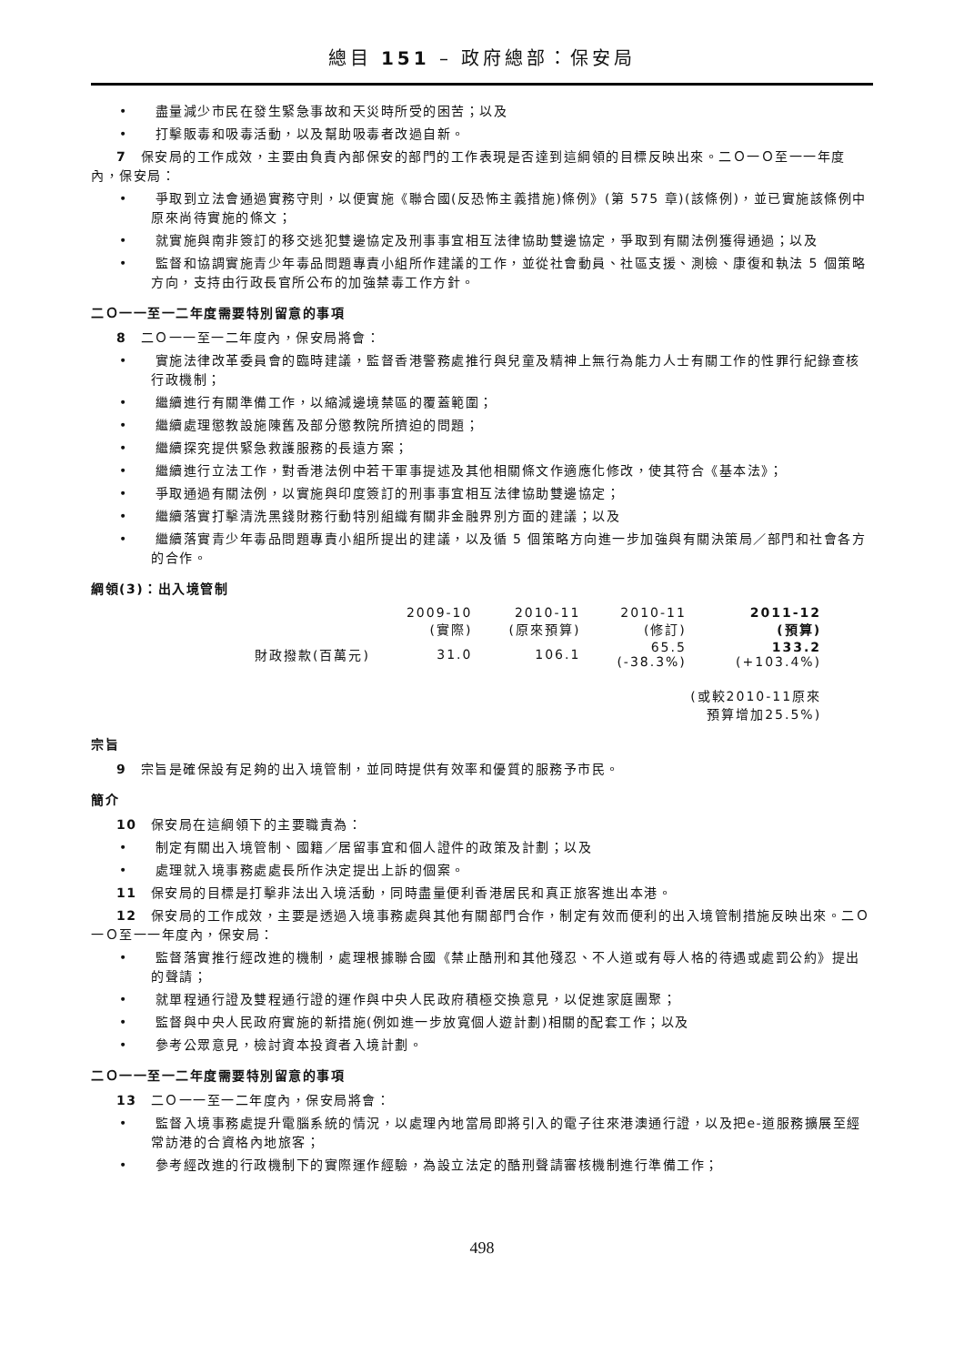總目 151 – 政府總部：保安局
• 盡量減少市民在發生緊急事故和天災時所受的困苦；以及
• 打擊販毒和吸毒活動，以及幫助吸毒者改過自新。
7　保安局的工作成效，主要由負責內部保安的部門的工作表現是否達到這綱領的目標反映出來。二Ｏ一Ｏ至一一年度內，保安局：
• 爭取到立法會通過實務守則，以便實施《聯合國(反恐怖主義措施)條例》(第 575 章)(該條例)，並已實施該條例中原來尚待實施的條文；
• 就實施與南非簽訂的移交逃犯雙邊協定及刑事事宜相互法律協助雙邊協定，爭取到有關法例獲得通過；以及
• 監督和協調實施青少年毒品問題專責小組所作建議的工作，並從社會動員、社區支援、測檢、康復和執法 5 個策略方向，支持由行政長官所公布的加強禁毒工作方針。
二Ｏ一一至一二年度需要特別留意的事項
8　二Ｏ一一至一二年度內，保安局將會：
• 實施法律改革委員會的臨時建議，監督香港警務處推行與兒童及精神上無行為能力人士有關工作的性罪行紀錄查核行政機制；
• 繼續進行有關準備工作，以縮減邊境禁區的覆蓋範圍；
• 繼續處理懲教設施陳舊及部分懲教院所擠迫的問題；
• 繼續探究提供緊急救護服務的長遠方案；
• 繼續進行立法工作，對香港法例中若干軍事提述及其他相關條文作適應化修改，使其符合《基本法》；
• 爭取通過有關法例，以實施與印度簽訂的刑事事宜相互法律協助雙邊協定；
• 繼續落實打擊清洗黑錢財務行動特別組織有關非金融界別方面的建議；以及
• 繼續落實青少年毒品問題專責小組所提出的建議，以及循 5 個策略方向進一步加強與有關決策局／部門和社會各方的合作。
綱領(3)：出入境管制
| | 2009-10 (實際) | 2010-11 (原來預算) | 2010-11 (修訂) | 2011-12 (預算) |
| 財政撥款(百萬元) | 31.0 | 106.1 | 65.5 (-38.3%) | 133.2 (+103.4%) |
| (或較2010-11原來 預算增加25.5%) | | | | |
宗旨
9　宗旨是確保設有足夠的出入境管制，並同時提供有效率和優質的服務予市民。
簡介
10　保安局在這綱領下的主要職責為：
• 制定有關出入境管制、國籍／居留事宜和個人證件的政策及計劃；以及
• 處理就入境事務處處長所作決定提出上訴的個案。
11　保安局的目標是打擊非法出入境活動，同時盡量便利香港居民和真正旅客進出本港。
12　保安局的工作成效，主要是透過入境事務處與其他有關部門合作，制定有效而便利的出入境管制措施反映出來。二Ｏ一Ｏ至一一年度內，保安局：
• 監督落實推行經改進的機制，處理根據聯合國《禁止酷刑和其他殘忍、不人道或有辱人格的待遇或處罰公約》提出的聲請；
• 就單程通行證及雙程通行證的運作與中央人民政府積極交換意見，以促進家庭團聚；
• 監督與中央人民政府實施的新措施(例如進一步放寬個人遊計劃)相關的配套工作；以及
• 參考公眾意見，檢討資本投資者入境計劃。
二Ｏ一一至一二年度需要特別留意的事項
13　二Ｏ一一至一二年度內，保安局將會：
• 監督入境事務處提升電腦系統的情況，以處理內地當局即將引入的電子往來港澳通行證，以及把e-道服務擴展至經常訪港的合資格內地旅客；
• 參考經改進的行政機制下的實際運作經驗，為設立法定的酷刑聲請審核機制進行準備工作；
498